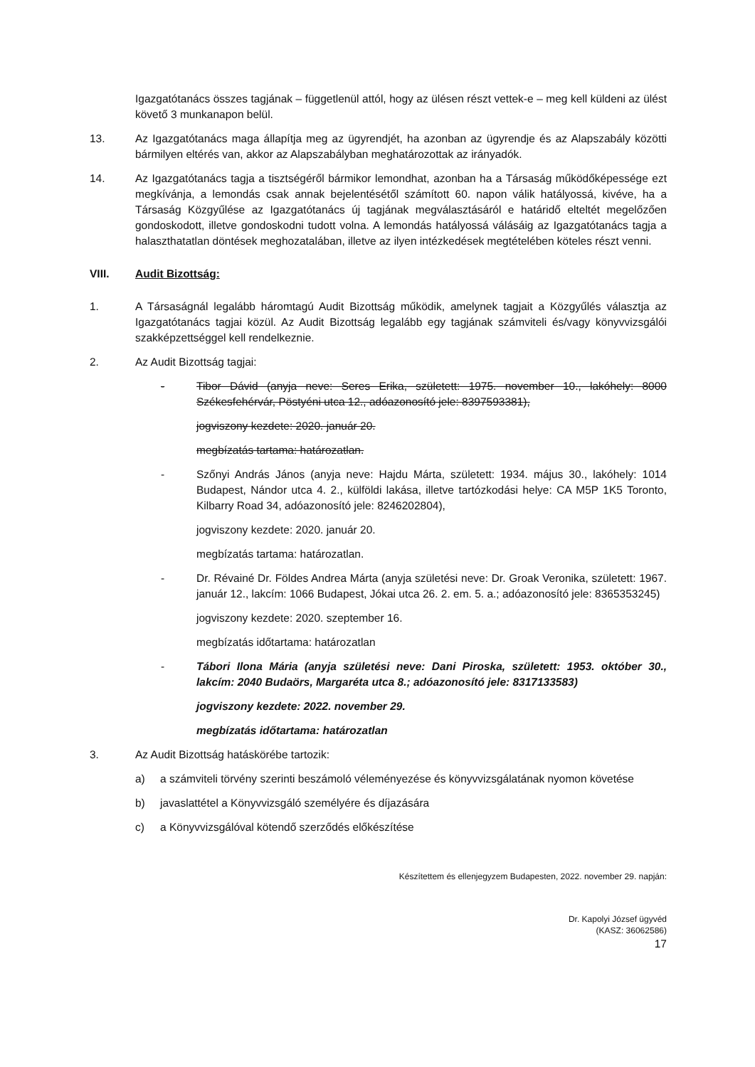Igazgatótanács összes tagjának – függetlenül attól, hogy az ülésen részt vettek-e – meg kell küldeni az ülést követő 3 munkanapon belül.
13. Az Igazgatótanács maga állapítja meg az ügyrendjét, ha azonban az ügyrendje és az Alapszabály közötti bármilyen eltérés van, akkor az Alapszabályban meghatározottak az irányadók.
14. Az Igazgatótanács tagja a tisztségéről bármikor lemondhat, azonban ha a Társaság működőképessége ezt megkívánja, a lemondás csak annak bejelentésétől számított 60. napon válik hatályossá, kivéve, ha a Társaság Közgyűlése az Igazgatótanács új tagjának megválasztásáról e határidő elteltét megelőzően gondoskodott, illetve gondoskodni tudott volna. A lemondás hatályossá válásáig az Igazgatótanács tagja a halaszthatatlan döntések meghozatalában, illetve az ilyen intézkedések megtételében köteles részt venni.
VIII. Audit Bizottság:
1. A Társaságnál legalább háromtagú Audit Bizottság működik, amelynek tagjait a Közgyűlés választja az Igazgatótanács tagjai közül. Az Audit Bizottság legalább egy tagjának számviteli és/vagy könyvvizsgálói szakképzettséggel kell rendelkeznie.
2. Az Audit Bizottság tagjai:
- Tibor Dávid (anyja neve: Seres Erika, született: 1975. november 10., lakóhely: 8000 Székesfehérvár, Pöstyéni utca 12., adóazonosító jele: 8397593381),
jogviszony kezdete: 2020. január 20.
megbízatás tartama: határozatlan.
- Szőnyi András János (anyja neve: Hajdu Márta, született: 1934. május 30., lakóhely: 1014 Budapest, Nándor utca 4. 2., külföldi lakása, illetve tartózkodási helye: CA M5P 1K5 Toronto, Kilbarry Road 34, adóazonosító jele: 8246202804),
jogviszony kezdete: 2020. január 20.
megbízatás tartama: határozatlan.
- Dr. Révainé Dr. Földes Andrea Márta (anyja születési neve: Dr. Groak Veronika, született: 1967. január 12., lakcím: 1066 Budapest, Jókai utca 26. 2. em. 5. a.; adóazonosító jele: 8365353245)
jogviszony kezdete: 2020. szeptember 16.
megbízatás időtartama: határozatlan
- Tábori Ilona Mária (anyja születési neve: Dani Piroska, született: 1953. október 30., lakcím: 2040 Budaörs, Margaréta utca 8.; adóazonosító jele: 8317133583)
jogviszony kezdete: 2022. november 29.
megbízatás időtartama: határozatlan
3. Az Audit Bizottság hatáskörébe tartozik:
a) a számviteli törvény szerinti beszámoló véleményezése és könyvvizsgálatának nyomon követése
b) javaslattétel a Könyvvizsgáló személyére és díjazására
c) a Könyvvizsgálóval kötendő szerződés előkészítése
Készítettem és ellenjegyzem Budapesten, 2022. november 29. napján:
Dr. Kapolyi József ügyvéd
(KASZ: 36062586)
17